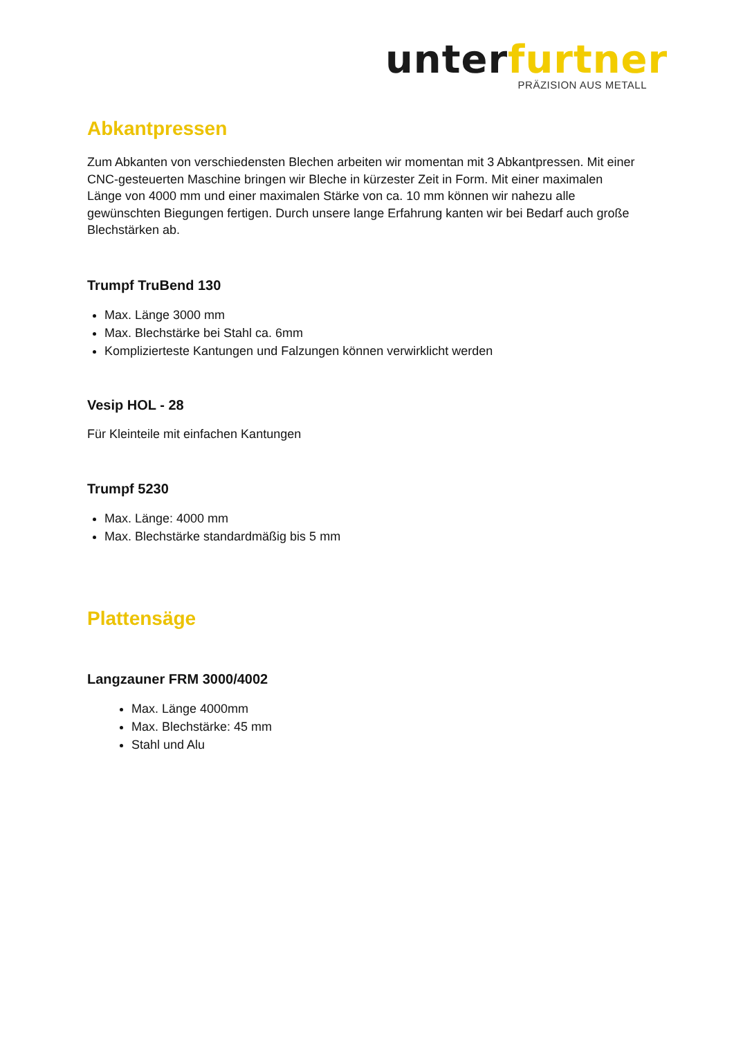unter furtner
PRÄZISION AUS METALL
Abkantpressen
Zum Abkanten von verschiedensten Blechen arbeiten wir momentan mit 3 Abkantpressen. Mit einer CNC-gesteuerten Maschine bringen wir Bleche in kürzester Zeit in Form. Mit einer maximalen Länge von 4000 mm und einer maximalen Stärke von ca. 10 mm können wir nahezu alle gewünschten Biegungen fertigen. Durch unsere lange Erfahrung kanten wir bei Bedarf auch große Blechstärken ab.
Trumpf TruBend 130
Max. Länge 3000 mm
Max. Blechstärke bei Stahl ca. 6mm
Kompliziertestе Kantungen und Falzungen können verwirklicht werden
Vesip HOL - 28
Für Kleinteile mit einfachen Kantungen
Trumpf 5230
Max. Länge: 4000 mm
Max. Blechstärke standardmäßig bis 5 mm
Plattensäge
Langzauner FRM 3000/4002
Max. Länge 4000mm
Max. Blechstärke: 45 mm
Stahl und Alu